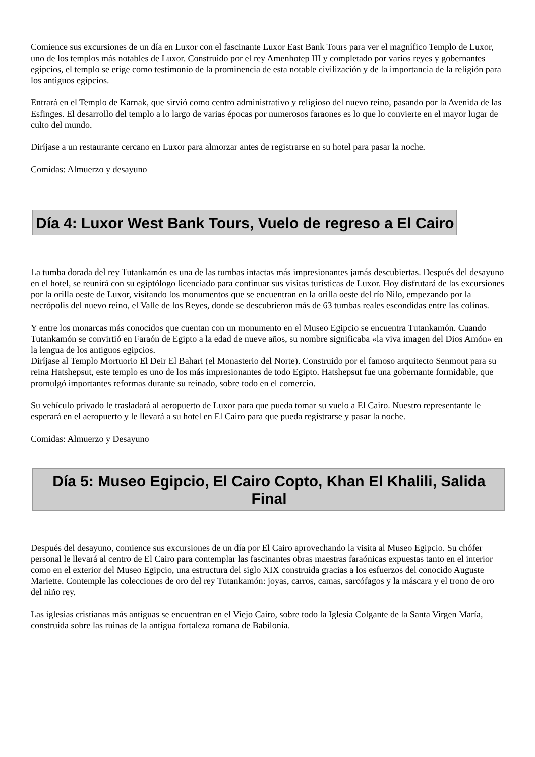Comience sus excursiones de un día en Luxor con el fascinante Luxor East Bank Tours para ver el magnífico Templo de Luxor, uno de los templos más notables de Luxor. Construido por el rey Amenhotep III y completado por varios reyes y gobernantes egipcios, el templo se erige como testimonio de la prominencia de esta notable civilización y de la importancia de la religión para los antiguos egipcios.
Entrará en el Templo de Karnak, que sirvió como centro administrativo y religioso del nuevo reino, pasando por la Avenida de las Esfinges. El desarrollo del templo a lo largo de varias épocas por numerosos faraones es lo que lo convierte en el mayor lugar de culto del mundo.
Diríjase a un restaurante cercano en Luxor para almorzar antes de registrarse en su hotel para pasar la noche.
Comidas: Almuerzo y desayuno
Día 4: Luxor West Bank Tours, Vuelo de regreso a El Cairo
La tumba dorada del rey Tutankamón es una de las tumbas intactas más impresionantes jamás descubiertas. Después del desayuno en el hotel, se reunirá con su egiptólogo licenciado para continuar sus visitas turísticas de Luxor. Hoy disfrutará de las excursiones por la orilla oeste de Luxor, visitando los monumentos que se encuentran en la orilla oeste del río Nilo, empezando por la necrópolis del nuevo reino, el Valle de los Reyes, donde se descubrieron más de 63 tumbas reales escondidas entre las colinas.
Y entre los monarcas más conocidos que cuentan con un monumento en el Museo Egipcio se encuentra Tutankamón. Cuando Tutankamón se convirtió en Faraón de Egipto a la edad de nueve años, su nombre significaba «la viva imagen del Dios Amón» en la lengua de los antiguos egipcios.
Diríjase al Templo Mortuorio El Deir El Bahari (el Monasterio del Norte). Construido por el famoso arquitecto Senmout para su reina Hatshepsut, este templo es uno de los más impresionantes de todo Egipto. Hatshepsut fue una gobernante formidable, que promulgó importantes reformas durante su reinado, sobre todo en el comercio.
Su vehículo privado le trasladará al aeropuerto de Luxor para que pueda tomar su vuelo a El Cairo. Nuestro representante le esperará en el aeropuerto y le llevará a su hotel en El Cairo para que pueda registrarse y pasar la noche.
Comidas: Almuerzo y Desayuno
Día 5: Museo Egipcio, El Cairo Copto, Khan El Khalili, Salida Final
Después del desayuno, comience sus excursiones de un día por El Cairo aprovechando la visita al Museo Egipcio. Su chófer personal le llevará al centro de El Cairo para contemplar las fascinantes obras maestras faraónicas expuestas tanto en el interior como en el exterior del Museo Egipcio, una estructura del siglo XIX construida gracias a los esfuerzos del conocido Auguste Mariette. Contemple las colecciones de oro del rey Tutankamón: joyas, carros, camas, sarcófagos y la máscara y el trono de oro del niño rey.
Las iglesias cristianas más antiguas se encuentran en el Viejo Cairo, sobre todo la Iglesia Colgante de la Santa Virgen María, construida sobre las ruinas de la antigua fortaleza romana de Babilonia.